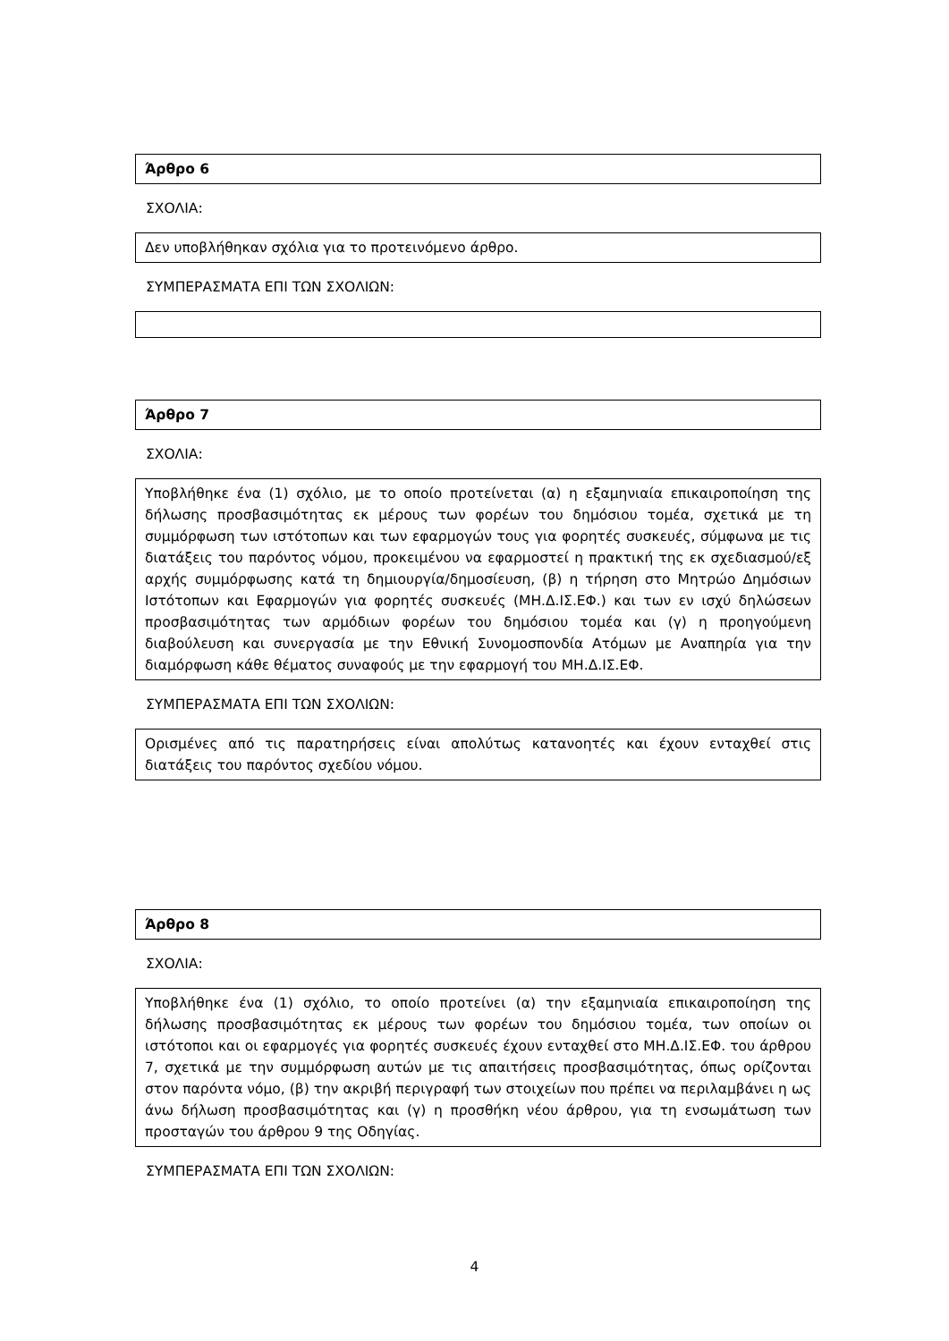Άρθρο 6
ΣΧΟΛΙΑ:
Δεν υποβλήθηκαν σχόλια για το προτεινόμενο άρθρο.
ΣΥΜΠΕΡΑΣΜΑΤΑ ΕΠΙ ΤΩΝ ΣΧΟΛΙΩΝ:
Άρθρο 7
ΣΧΟΛΙΑ:
Υποβλήθηκε ένα (1) σχόλιο, με το οποίο προτείνεται (α) η εξαμηνιαία επικαιροποίηση της δήλωσης προσβασιμότητας εκ μέρους των φορέων του δημόσιου τομέα, σχετικά με τη συμμόρφωση των ιστότοπων και των εφαρμογών τους για φορητές συσκευές, σύμφωνα με τις διατάξεις του παρόντος νόμου, προκειμένου να εφαρμοστεί η πρακτική της εκ σχεδιασμού/εξ αρχής συμμόρφωσης κατά τη δημιουργία/δημοσίευση, (β) η τήρηση στο Μητρώο Δημόσιων Ιστότοπων και Εφαρμογών για φορητές συσκευές (ΜΗ.Δ.ΙΣ.ΕΦ.) και των εν ισχύ δηλώσεων προσβασιμότητας των αρμόδιων φορέων του δημόσιου τομέα και (γ) η προηγούμενη διαβούλευση και συνεργασία με την Εθνική Συνομοσπονδία Ατόμων με Αναπηρία για την διαμόρφωση κάθε θέματος συναφούς με την εφαρμογή του ΜΗ.Δ.ΙΣ.ΕΦ.
ΣΥΜΠΕΡΑΣΜΑΤΑ ΕΠΙ ΤΩΝ ΣΧΟΛΙΩΝ:
Ορισμένες από τις παρατηρήσεις είναι απολύτως κατανοητές και έχουν ενταχθεί στις διατάξεις του παρόντος σχεδίου νόμου.
Άρθρο 8
ΣΧΟΛΙΑ:
Υποβλήθηκε ένα (1) σχόλιο, το οποίο προτείνει (α) την εξαμηνιαία επικαιροποίηση της δήλωσης προσβασιμότητας εκ μέρους των φορέων του δημόσιου τομέα, των οποίων οι ιστότοποι και οι εφαρμογές για φορητές συσκευές έχουν ενταχθεί στο ΜΗ.Δ.ΙΣ.ΕΦ. του άρθρου 7, σχετικά με την συμμόρφωση αυτών με τις απαιτήσεις προσβασιμότητας, όπως ορίζονται στον παρόντα νόμο, (β) την ακριβή περιγραφή των στοιχείων που πρέπει να περιλαμβάνει η ως άνω δήλωση προσβασιμότητας και (γ) η προσθήκη νέου άρθρου, για τη ενσωμάτωση των προσταγών του άρθρου 9 της Οδηγίας.
ΣΥΜΠΕΡΑΣΜΑΤΑ ΕΠΙ ΤΩΝ ΣΧΟΛΙΩΝ:
4